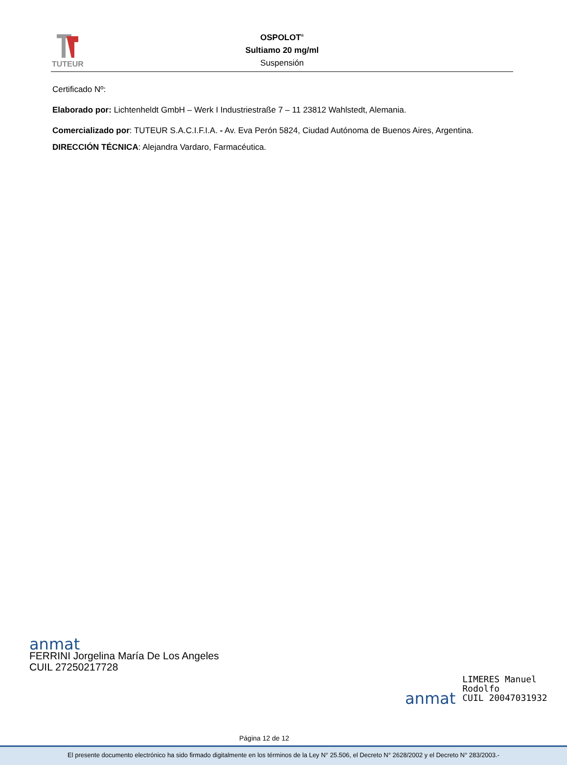TUTEUR
OSPOLOT<sup>®</sup>
Sultiamo 20 mg/ml
Suspensión
Certificado Nº:
Elaborado por: Lichtenheldt GmbH – Werk I Industriestraße 7 – 11 23812 Wahlstedt, Alemania.
Comercializado por: TUTEUR S.A.C.I.F.I.A. - Av. Eva Perón 5824, Ciudad Autónoma de Buenos Aires, Argentina.
DIRECCIÓN TÉCNICA: Alejandra Vardaro, Farmacéutica.
anmat
FERRINI Jorgelina María De Los Angeles
CUIL 27250217728
anmat
LIMERES Manuel
Rodolfo
CUIL 20047031932
Página 12 de 12
El presente documento electrónico ha sido firmado digitalmente en los términos de la Ley N° 25.506, el Decreto N° 2628/2002 y el Decreto N° 283/2003.-